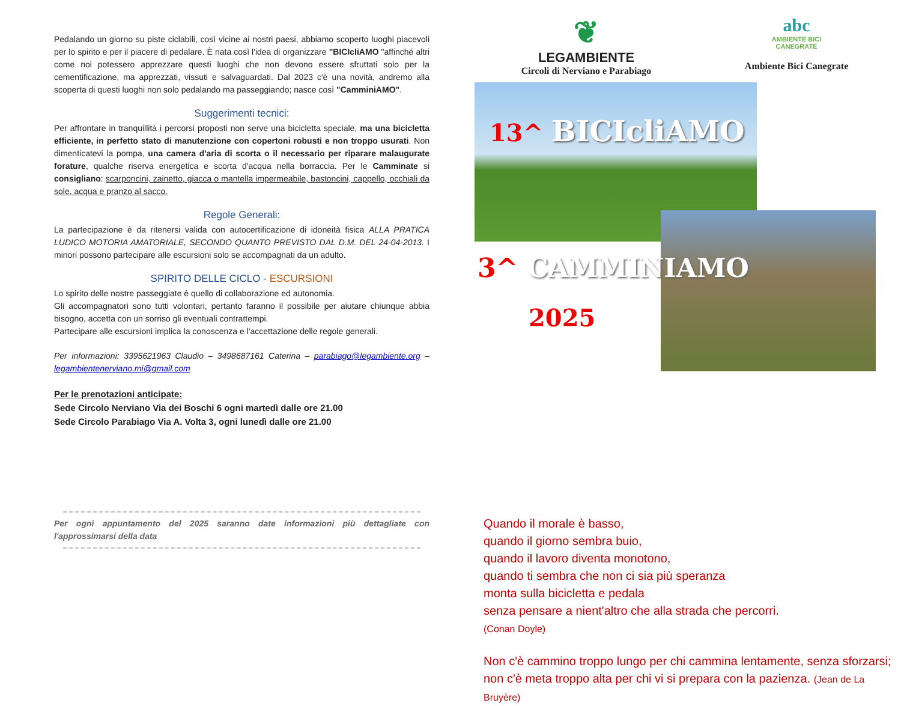Pedalando un giorno su piste ciclabili, così vicine ai nostri paesi, abbiamo scoperto luoghi piacevoli per lo spirito e per il piacere di pedalare. È nata così l'idea di organizzare "BICIcliAMO "affinché altri come noi potessero apprezzare questi luoghi che non devono essere sfruttati solo per la cementificazione, ma apprezzati, vissuti e salvaguardati. Dal 2023 c'è una novità, andremo alla scoperta di questi luoghi non solo pedalando ma passeggiando; nasce così "CamminiAMO".
Suggerimenti tecnici:
Per affrontare in tranquillità i percorsi proposti non serve una bicicletta speciale, ma una bicicletta efficiente, in perfetto stato di manutenzione con copertoni robusti e non troppo usurati. Non dimenticatevi la pompa, una camera d'aria di scorta o il necessario per riparare malaugurate forature, qualche riserva energetica e scorta d'acqua nella borraccia. Per le Camminate si consigliano: scarponcini, zainetto, giacca o mantella impermeabile, bastoncini, cappello, occhiali da sole, acqua e pranzo al sacco.
Regole Generali:
La partecipazione è da ritenersi valida con autocertificazione di idoneità fisica ALLA PRATICA LUDICO MOTORIA AMATORIALE, SECONDO QUANTO PREVISTO DAL D.M. DEL 24-04-2013. I minori possono partecipare alle escursioni solo se accompagnati da un adulto.
SPIRITO DELLE CICLO - ESCURSIONI
Lo spirito delle nostre passeggiate è quello di collaborazione ed autonomia.
Gli accompagnatori sono tutti volontari, pertanto faranno il possibile per aiutare chiunque abbia bisogno, accetta con un sorriso gli eventuali contrattempi.
Partecipare alle escursioni implica la conoscenza e l'accettazione delle regole generali.
Per informazioni: 3395621963 Claudio – 3498687161 Caterina – parabiago@legambiente.org – legambientenerviano.mi@gmail.com
Per le prenotazioni anticipate:
Sede Circolo Nerviano Via dei Boschi 6 ogni martedì dalle ore 21.00
Sede Circolo Parabiago Via A. Volta 3, ogni lunedì dalle ore 21.00
Per ogni appuntamento del 2025 saranno date informazioni più dettagliate con l'approssimarsi della data
❦
LEGAMBIENTE
Circoli di Nerviano e Parabiago
abc
AMBIENTE BICI
CANEGRATE
Ambiente Bici Canegrate
13^ BICIcliAMO
3^ CAMMINIAMO
2025
Quando il morale è basso,
quando il giorno sembra buio,
quando il lavoro diventa monotono,
quando ti sembra che non ci sia più speranza
monta sulla bicicletta e pedala
senza pensare a nient'altro che alla strada che percorri.
(Conan Doyle)
Non c'è cammino troppo lungo per chi cammina lentamente, senza sforzarsi; non c'è meta troppo alta per chi vi si prepara con la pazienza. (Jean de La Bruyère)